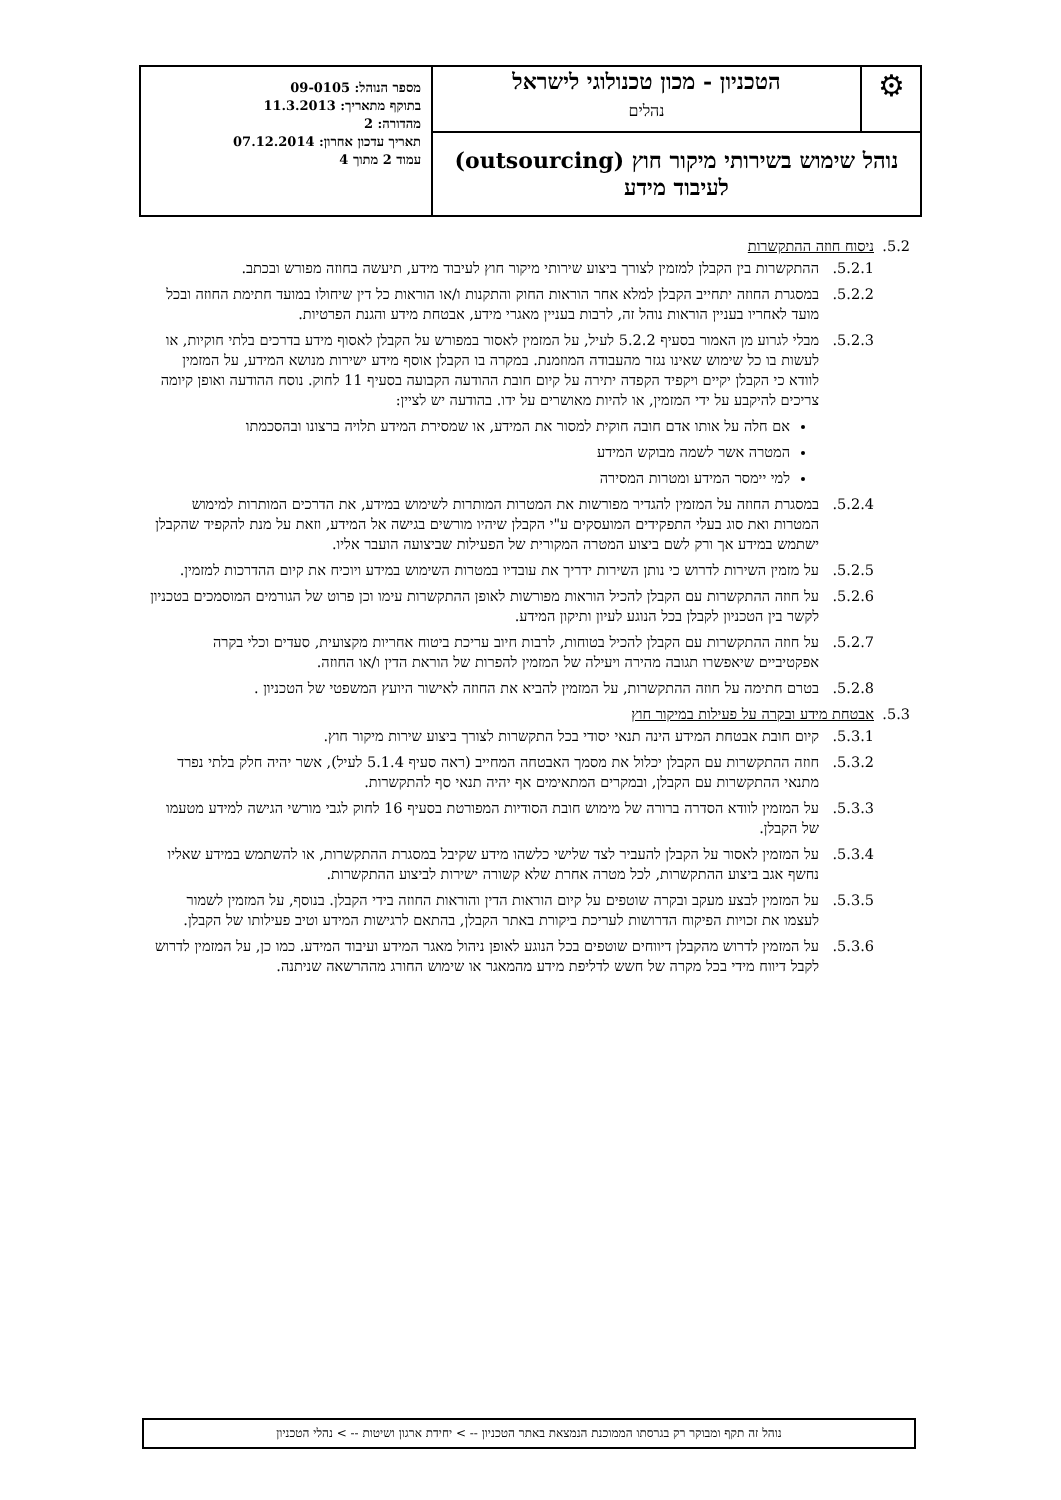| ⚙ | הטכניון - מכון טכנולוגי לישראל נהלים | מספר הנוהל: 09-0105 בתוקף מתאריך: 11.3.2013 מהדורה: 2 תאריך עדכון אחרון: 07.12.2014 עמוד 2 מתוך 4 |
| נוהל שימוש בשירותי מיקור חוץ (outsourcing) לעיבוד מידע | | |
5.2. ניסוח חוזה ההתקשרות
5.2.1. ההתקשרות בין הקבלן למזמין לצורך ביצוע שירותי מיקור חוץ לעיבוד מידע, תיעשה בחוזה מפורש ובכתב.
5.2.2. במסגרת החוזה יתחייב הקבלן למלא אחר הוראות החוק והתקנות ו/או הוראות כל דין שיחולו במועד חתימת החוזה ובכל מועד לאחריו בעניין הוראות נוהל זה, לרבות בעניין מאגרי מידע, אבטחת מידע והגנת הפרטיות.
5.2.3. מבלי לגרוע מן האמור בסעיף 5.2.2 לעיל, על המזמין לאסור במפורש על הקבלן לאסוף מידע בדרכים בלתי חוקיות, או לעשות בו כל שימוש שאינו נגזר מהעבודה המוזמנת. במקרה בו הקבלן אוסף מידע ישירות מנושא המידע, על המזמין לוודא כי הקבלן יקיים ויקפיד הקפדה יתירה על קיום חובת ההודעה הקבועה בסעיף 11 לחוק. נוסח ההודעה ואופן קיומה צריכים להיקבע על ידי המזמין, או להיות מאושרים על ידו. בהודעה יש לציין:
אם חלה על אותו אדם חובה חוקית למסור את המידע, או שמסירת המידע תלויה ברצונו ובהסכמתו
המטרה אשר לשמה מבוקש המידע
למי יימסר המידע ומטרות המסירה
5.2.4. במסגרת החוזה על המזמין להגדיר מפורשות את המטרות המותרות לשימוש במידע, את הדרכים המותרות למימוש המטרות ואת סוג בעלי התפקידים המועסקים ע"י הקבלן שיהיו מורשים בגישה אל המידע, וזאת על מנת להקפיד שהקבלן ישתמש במידע אך ורק לשם ביצוע המטרה המקורית של הפעילות שביצועה הועבר אליו.
5.2.5. על מזמין השירות לדרוש כי נותן השירות ידריך את עובדיו במטרות השימוש במידע ויוכיח את קיום ההדרכות למזמין.
5.2.6. על חוזה ההתקשרות עם הקבלן להכיל הוראות מפורשות לאופן ההתקשרות עימו וכן פרוט של הגורמים המוסמכים בטכניון לקשר בין הטכניון לקבלן בכל הנוגע לעיון ותיקון המידע.
5.2.7. על חוזה ההתקשרות עם הקבלן להכיל בטוחות, לרבות חיוב עריכת ביטוח אחריות מקצועית, סעדים וכלי בקרה אפקטיביים שיאפשרו תגובה מהירה ויעילה של המזמין להפרות של הוראת הדין ו/או החוזה.
5.2.8. בטרם חתימה על חוזה ההתקשרות, על המזמין להביא את החוזה לאישור היועץ המשפטי של הטכניון .
5.3. אבטחת מידע ובקרה על פעילות במיקור חוץ
5.3.1. קיום חובת אבטחת המידע הינה תנאי יסודי בכל התקשרות לצורך ביצוע שירות מיקור חוץ.
5.3.2. חוזה ההתקשרות עם הקבלן יכלול את מסמך האבטחה המחייב (ראה סעיף 5.1.4 לעיל), אשר יהיה חלק בלתי נפרד מתנאי ההתקשרות עם הקבלן, ובמקרים המתאימים אף יהיה תנאי סף להתקשרות.
5.3.3. על המזמין לוודא הסדרה ברורה של מימוש חובת הסודיות המפורטת בסעיף 16 לחוק לגבי מורשי הגישה למידע מטעמו של הקבלן.
5.3.4. על המזמין לאסור על הקבלן להעביר לצד שלישי כלשהו מידע שקיבל במסגרת ההתקשרות, או להשתמש במידע שאליו נחשף אגב ביצוע ההתקשרות, לכל מטרה אחרת שלא קשורה ישירות לביצוע ההתקשרות.
5.3.5. על המזמין לבצע מעקב ובקרה שוטפים על קיום הוראות הדין והוראות החוזה בידי הקבלן. בנוסף, על המזמין לשמור לעצמו את זכויות הפיקוח הדרושות לעריכת ביקורת באתר הקבלן, בהתאם לרגישות המידע וטיב פעילותו של הקבלן.
5.3.6. על המזמין לדרוש מהקבלן דיווחים שוטפים בכל הנוגע לאופן ניהול מאגר המידע ועיבוד המידע. כמו כן, על המזמין לדרוש לקבל דיווח מידי בכל מקרה של חשש לדליפת מידע מהמאגר או שימוש החורג מההרשאה שניתנה.
נוהל זה תקף ומבוקר רק בגרסתו הממוכנת הנמצאת באתר הטכניון -- > יחידת ארגון ושיטות -- > נהלי הטכניון